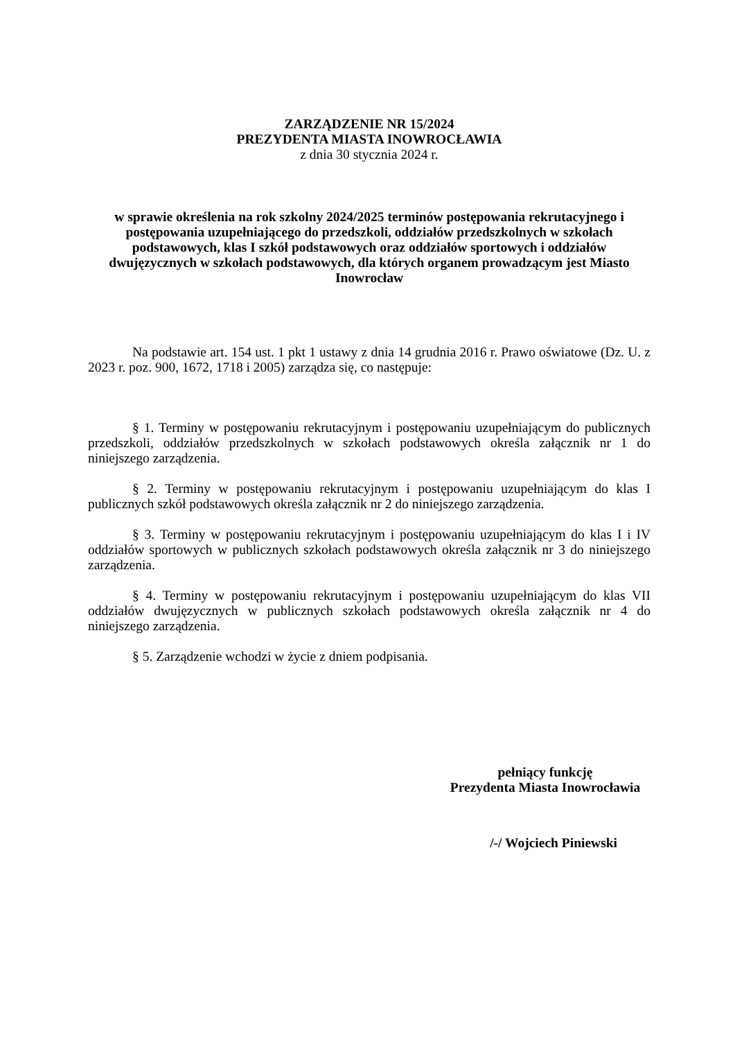ZARZĄDZENIE NR 15/2024
PREZYDENTA MIASTA INOWROCŁAWIA
z dnia 30 stycznia 2024 r.
w sprawie określenia na rok szkolny 2024/2025 terminów postępowania rekrutacyjnego i postępowania uzupełniającego do przedszkoli, oddziałów przedszkolnych w szkołach podstawowych, klas I szkół podstawowych oraz oddziałów sportowych i oddziałów dwujęzycznych w szkołach podstawowych, dla których organem prowadzącym jest Miasto Inowrocław
Na podstawie art. 154 ust. 1 pkt 1 ustawy z dnia 14 grudnia 2016 r. Prawo oświatowe (Dz. U. z 2023 r. poz. 900, 1672, 1718 i 2005) zarządza się, co następuje:
§ 1. Terminy w postępowaniu rekrutacyjnym i postępowaniu uzupełniającym do publicznych przedszkoli, oddziałów przedszkolnych w szkołach podstawowych określa załącznik nr 1 do niniejszego zarządzenia.
§ 2. Terminy w postępowaniu rekrutacyjnym i postępowaniu uzupełniającym do klas I publicznych szkół podstawowych określa załącznik nr 2 do niniejszego zarządzenia.
§ 3. Terminy w postępowaniu rekrutacyjnym i postępowaniu uzupełniającym do klas I i IV oddziałów sportowych w publicznych szkołach podstawowych określa załącznik nr 3 do niniejszego zarządzenia.
§ 4. Terminy w postępowaniu rekrutacyjnym i postępowaniu uzupełniającym do klas VII oddziałów dwujęzycznych w publicznych szkołach podstawowych określa załącznik nr 4 do niniejszego zarządzenia.
§ 5. Zarządzenie wchodzi w życie z dniem podpisania.
pełniący funkcję
Prezydenta Miasta Inowrocławia
/-/ Wojciech Piniewski